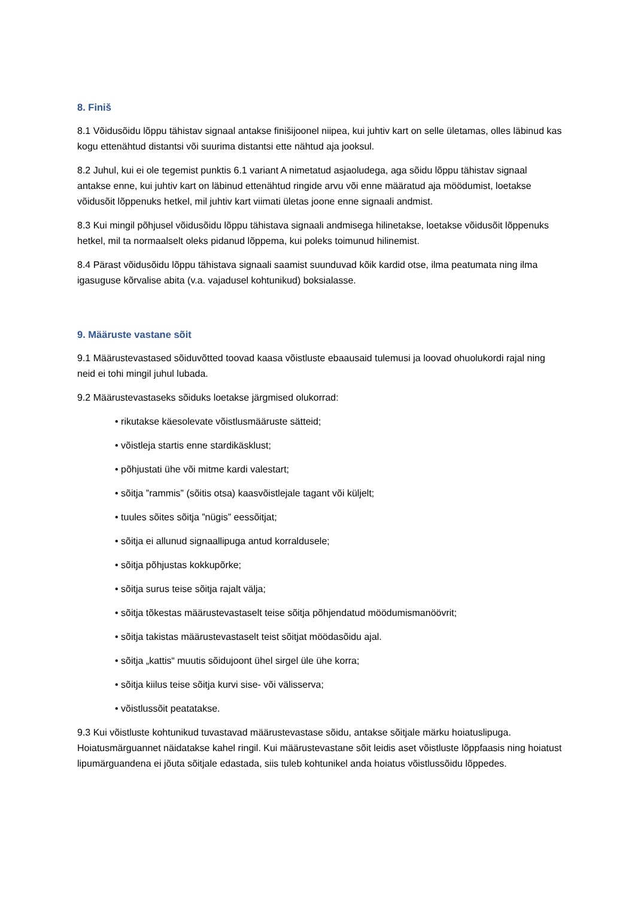8. Finiš
8.1 Võidusõidu lõppu tähistav signaal antakse finišijoonel niipea, kui juhtiv kart on selle ületamas, olles läbinud kas kogu ettenähtud distantsi või suurima distantsi ette nähtud aja jooksul.
8.2 Juhul, kui ei ole tegemist punktis 6.1 variant A nimetatud asjaoludega, aga sõidu lõppu tähistav signaal antakse enne, kui juhtiv kart on läbinud ettenähtud ringide arvu või enne määratud aja möödumist, loetakse võidusõit lõppenuks hetkel, mil juhtiv kart viimati ületas joone enne signaali andmist.
8.3 Kui mingil põhjusel võidusõidu lõppu tähistava signaali andmisega hilinetakse, loetakse võidusõit lõppenuks hetkel, mil ta normaalselt oleks pidanud lõppema, kui poleks toimunud hilinemist.
8.4 Pärast võidusõidu lõppu tähistava signaali saamist suunduvad kõik kardid otse, ilma peatumata ning ilma igasuguse kõrvalise abita (v.a. vajadusel kohtunikud) boksialasse.
9. Määruste vastane sõit
9.1 Määrustevastased sõiduvõtted toovad kaasa võistluste ebaausaid tulemusi ja loovad ohuolukordi rajal ning neid ei tohi mingil juhul lubada.
9.2 Määrustevastaseks sõiduks loetakse järgmised olukorrad:
• rikutakse käesolevate võistlusmääruste sätteid;
• võistleja startis enne stardikäsklust;
• põhjustati ühe või mitme kardi valestart;
• sõitja ”rammis” (sõitis otsa) kaasvõistlejale tagant või küljelt;
• tuules sõites sõitja ”nügis” eessõitjat;
• sõitja ei allunud signaallipuga antud korraldusele;
• sõitja põhjustas kokkupõrke;
• sõitja surus teise sõitja rajalt välja;
• sõitja tõkestas määrustevastaselt teise sõitja põhjendatud möödumismanöövrit;
• sõitja takistas määrustevastaselt teist sõitjat möödasõidu ajal.
• sõitja „kattis“ muutis sõidujoont ühel sirgel üle ühe korra;
• sõitja kiilus teise sõitja kurvi sise- või välisserva;
• võistlussõit peatatakse.
9.3 Kui võistluste kohtunikud tuvastavad määrustevastase sõidu, antakse sõitjale märku hoiatuslipuga. Hoiatusmärguannet näidatakse kahel ringil. Kui määrustevastane sõit leidis aset võistluste lõppfaasis ning hoiatust lipumärguandena ei jõuta sõitjale edastada, siis tuleb kohtunikel anda hoiatus võistlussõidu lõppedes.